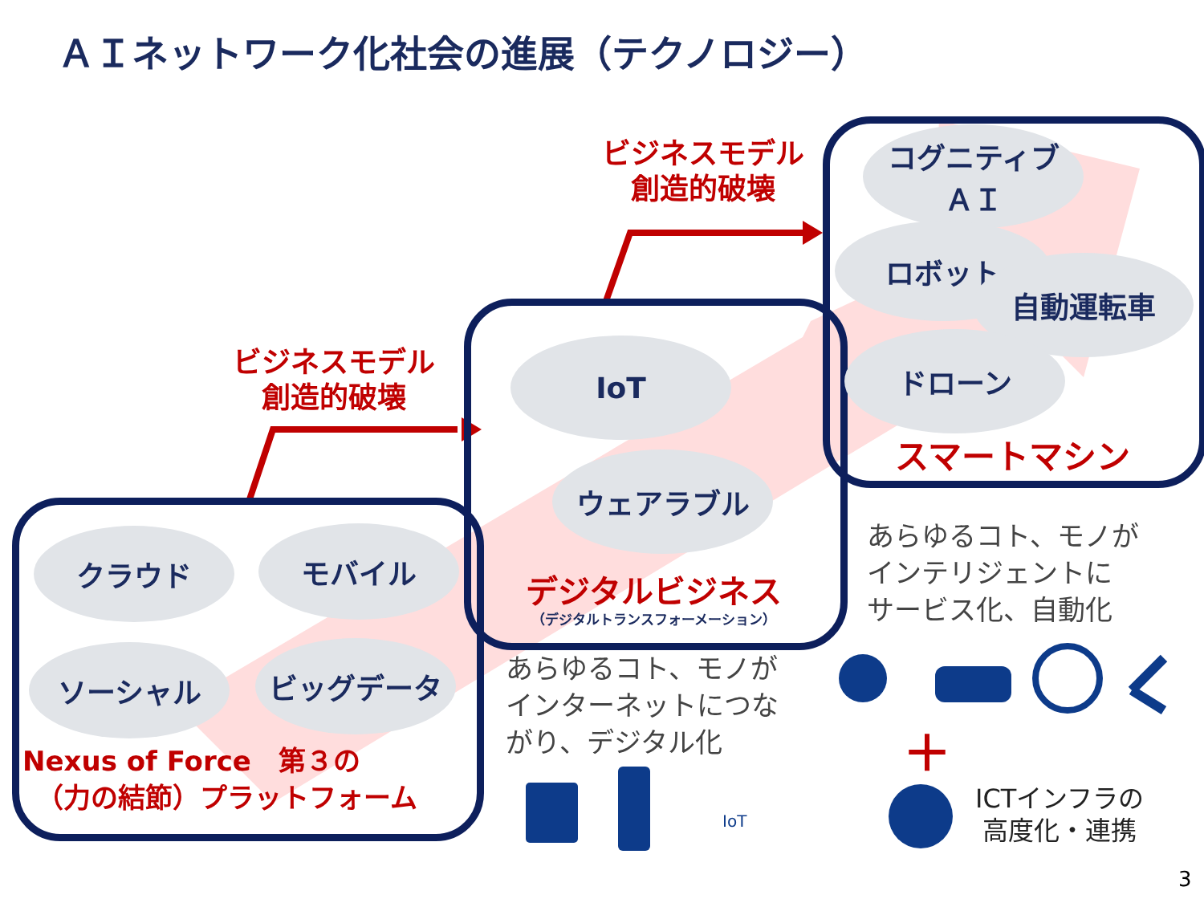ＡＩネットワーク化社会の進展（テクノロジー）
ビジネスモデル
創造的破壊
ビジネスモデル
創造的破壊
クラウド モバイル
ソーシャル ビッグデータ
Nexus of Force　第３の
　（力の結節）プラットフォーム
IoT
ウェアラブル
デジタルビジネス
（デジタルトランスフォーメーション）
コグニティブ
ＡＩ
ロボット
自動運転車
ドローン
スマートマシン
あらゆるコト、モノが
インターネットにつな
がり、デジタル化
あらゆるコト、モノが
インテリジェントに
サービス化、自動化
IoT
＋
ICTインフラの
高度化・連携
3